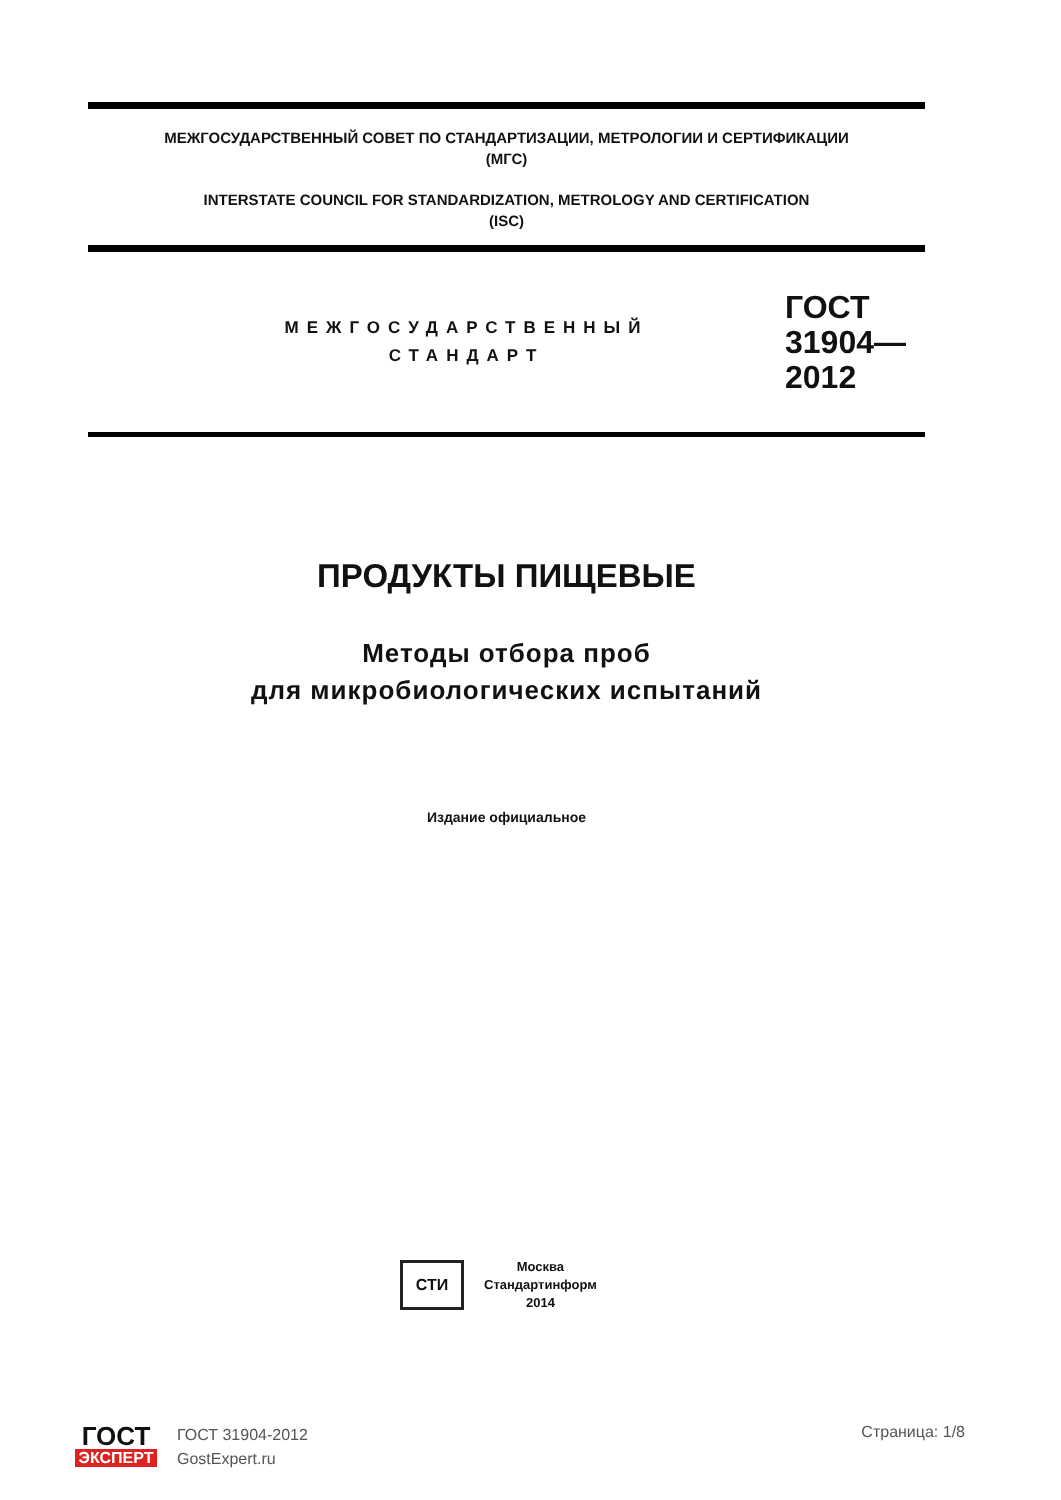МЕЖГОСУДАРСТВЕННЫЙ СОВЕТ ПО СТАНДАРТИЗАЦИИ, МЕТРОЛОГИИ И СЕРТИФИКАЦИИ
(МГС)
INTERSTATE COUNCIL FOR STANDARDIZATION, METROLOGY AND CERTIFICATION
(ISC)
МЕЖГОСУДАРСТВЕННЫЙ
СТАНДАРТ
ГОСТ
31904—
2012
ПРОДУКТЫ ПИЩЕВЫЕ
Методы отбора проб
для микробиологических испытаний
Издание официальное
СТИ
Москва
Стандартинформ
2014
ГОСТ
ЭКСПЕРТ
ГОСТ 31904-2012
GostExpert.ru
Страница: 1/8